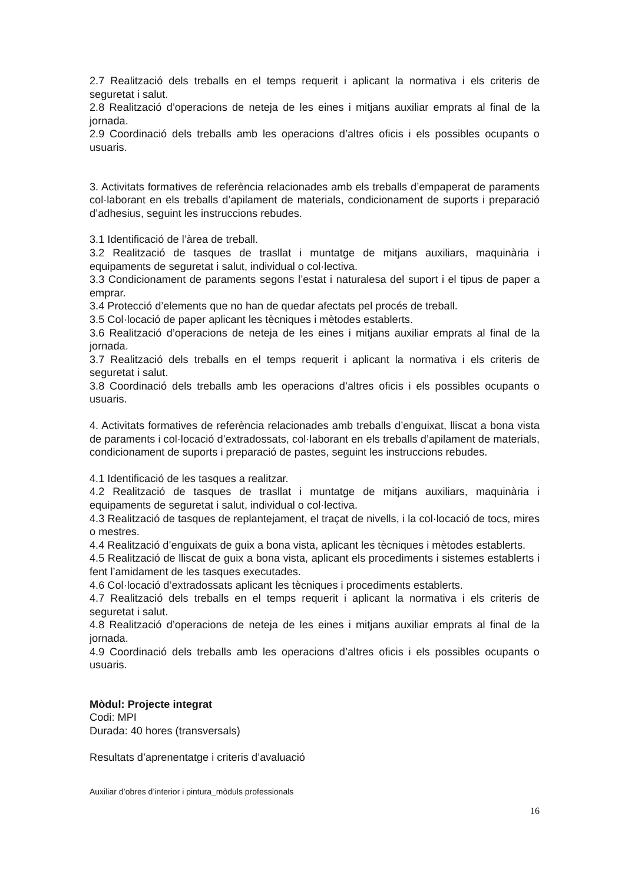2.7 Realització dels treballs en el temps requerit i aplicant la normativa i els criteris de seguretat i salut.
2.8 Realització d’operacions de neteja de les eines i mitjans auxiliar emprats al final de la jornada.
2.9 Coordinació dels treballs amb les operacions d’altres oficis i els possibles ocupants o usuaris.
3. Activitats formatives de referència relacionades amb els treballs d’empaperat de paraments col·laborant en els treballs d’apilament de materials, condicionament de suports i preparació d’adhesius, seguint les instruccions rebudes.
3.1 Identificació de l’àrea de treball.
3.2 Realització de tasques de trasllat i muntatge de mitjans auxiliars, maquinària i equipaments de seguretat i salut, individual o col·lectiva.
3.3 Condicionament de paraments segons l’estat i naturalesa del suport i el tipus de paper a emprar.
3.4 Protecció d’elements que no han de quedar afectats pel procés de treball.
3.5 Col·locació de paper aplicant les tècniques i mètodes establerts.
3.6 Realització d’operacions de neteja de les eines i mitjans auxiliar emprats al final de la jornada.
3.7 Realització dels treballs en el temps requerit i aplicant la normativa i els criteris de seguretat i salut.
3.8 Coordinació dels treballs amb les operacions d’altres oficis i els possibles ocupants o usuaris.
4. Activitats formatives de referència relacionades amb treballs d’enguixat, lliscat a bona vista de paraments i col·locació d’extradossats, col·laborant en els treballs d’apilament de materials, condicionament de suports i preparació de pastes, seguint les instruccions rebudes.
4.1 Identificació de les tasques a realitzar.
4.2 Realització de tasques de trasllat i muntatge de mitjans auxiliars, maquinària i equipaments de seguretat i salut, individual o col·lectiva.
4.3 Realització de tasques de replantejament, el traçat de nivells, i la col·locació de tocs, mires o mestres.
4.4 Realització d’enguixats de guix a bona vista, aplicant les tècniques i mètodes establerts.
4.5 Realització de lliscat de guix a bona vista, aplicant els procediments i sistemes establerts i fent l’amidament de les tasques executades.
4.6 Col·locació d’extradossats aplicant les tècniques i procediments establerts.
4.7 Realització dels treballs en el temps requerit i aplicant la normativa i els criteris de seguretat i salut.
4.8 Realització d’operacions de neteja de les eines i mitjans auxiliar emprats al final de la jornada.
4.9 Coordinació dels treballs amb les operacions d’altres oficis i els possibles ocupants o usuaris.
Mòdul: Projecte integrat
Codi: MPI
Durada: 40 hores (transversals)
Resultats d’aprenentatge i criteris d’avaluació
Auxiliar d’obres d’interior i pintura_mòduls professionals
16